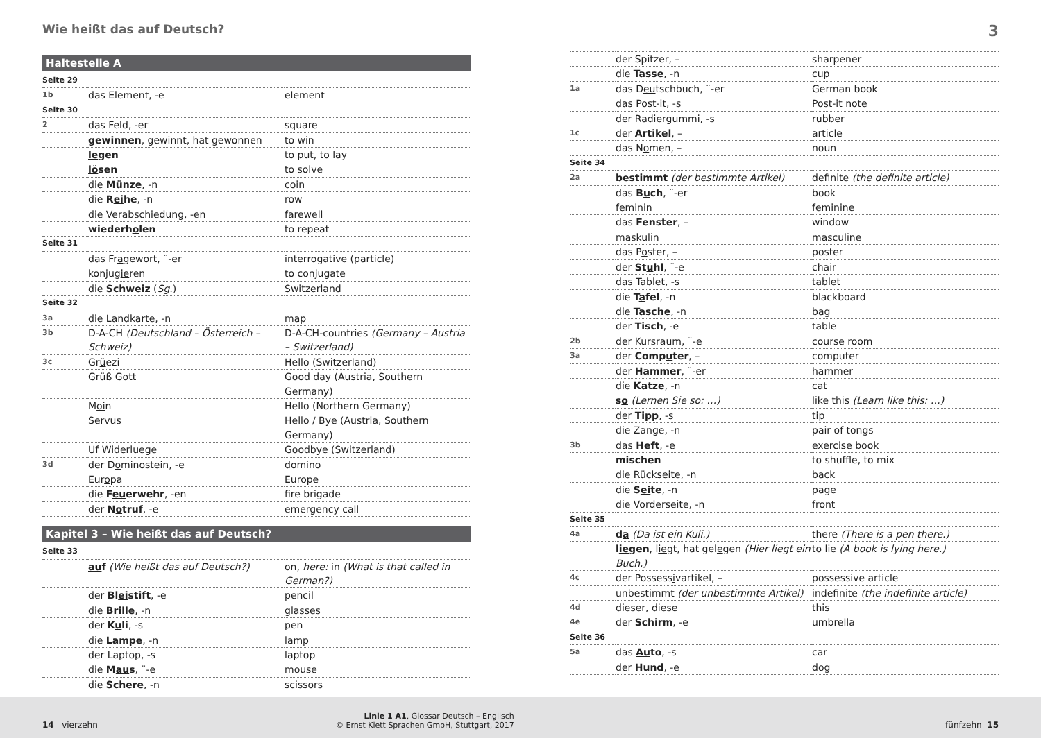Wie heißt das auf Deutsch? 3
Haltestelle A
| Seite 29 | | |
| 1b | das Element, -e | element |
| Seite 30 | | |
| 2 | das Feld, -er | square |
| | gewinnen , gewinnt, hat gewonnen | to win |
| | le gen | to put, to lay |
| | lö sen | to solve |
| | die Münze , -n | coin |
| | die R ei he , -n | row |
| | die Verabschiedung, -en | farewell |
| | wiederh o len | to repeat |
| Seite 31 | | |
| | das Fr a gewort, ¨-er | interrogative (particle) |
| | konjug ie ren | to conjugate |
| | die Schw ei z ( Sg. ) | Switzerland |
| Seite 32 | | |
| 3a | die Landkarte, -n | map |
| 3b | D-A-CH (Deutschland – Österreich – Schweiz) | D-A-CH-countries (Germany – Austria – Switzerland) |
| 3c | Gr ü ezi | Hello (Switzerland) |
| | Gr ü ß Gott | Good day (Austria, Southern Germany) |
| | M oi n | Hello (Northern Germany) |
| | Servus | Hello / Bye (Austria, Southern Germany) |
| | Uf Widerl ue ge | Goodbye (Switzerland) |
| 3d | der D o minostein, -e | domino |
| | Eur o pa | Europe |
| | die F eu erwehr , -en | fire brigade |
| | der N o truf , -e | emergency call |
Kapitel 3 – Wie heißt das auf Deutsch?
| Seite 33 | | |
| | au f (Wie heißt das auf Deutsch?) | on, here: in (What is that called in German?) |
| | der Bl ei stift , -e | pencil |
| | die Brille , -n | glasses |
| | der K u li , -s | pen |
| | die Lampe , -n | lamp |
| | der Laptop, -s | laptop |
| | die M au s , ¨-e | mouse |
| | die Sch e re , -n | scissors |
| | der Spitzer, – | sharpener |
| | die Tasse , -n | cup |
| 1a | das D eu tschbuch, ¨-er | German book |
| | das P o st-it, -s | Post-it note |
| | der Rad ie rgummi, -s | rubber |
| 1c | der Artikel , – | article |
| | das N o men, – | noun |
| Seite 34 | | |
| 2a | bestimmt (der bestimmte Artikel) | definite (the definite article) |
| | das B u ch , ¨-er | book |
| | femin i n | feminine |
| | das Fenster , – | window |
| | maskulin | masculine |
| | das P o ster, – | poster |
| | der St u hl , ¨-e | chair |
| | das Tablet, -s | tablet |
| | die T a fel , -n | blackboard |
| | die Tasche , -n | bag |
| | der Tisch , -e | table |
| 2b | der Kursraum, ¨-e | course room |
| 3a | der Comp u ter , – | computer |
| | der Hammer , ¨-er | hammer |
| | die Katze , -n | cat |
| | s o (Lernen Sie so: …) | like this (Learn like this: …) |
| | der Tipp , -s | tip |
| | die Zange, -n | pair of tongs |
| 3b | das Heft , -e | exercise book |
| | mischen | to shuffle, to mix |
| | die Rückseite, -n | back |
| | die S ei te , -n | page |
| | die Vorderseite, -n | front |
| Seite 35 | | |
| 4a | d a (Da ist ein Kuli.) | there (There is a pen there.) |
| | l ie gen , l ie gt, hat gel e gen (Hier liegt ein Buch.) | to lie (A book is lying here.) |
| 4c | der Possess i vartikel, – | possessive article |
| | unbestimmt (der unbestimmte Artikel) | indefinite (the indefinite article) |
| 4d | d ie ser, d ie se | this |
| 4e | der Schirm , -e | umbrella |
| Seite 36 | | |
| 5a | das Au to , -s | car |
| | der Hund , -e | dog |
14 vierzehn
Linie 1 A1, Glossar Deutsch – Englisch
© Ernst Klett Sprachen GmbH, Stuttgart, 2017
fünfzehn 15